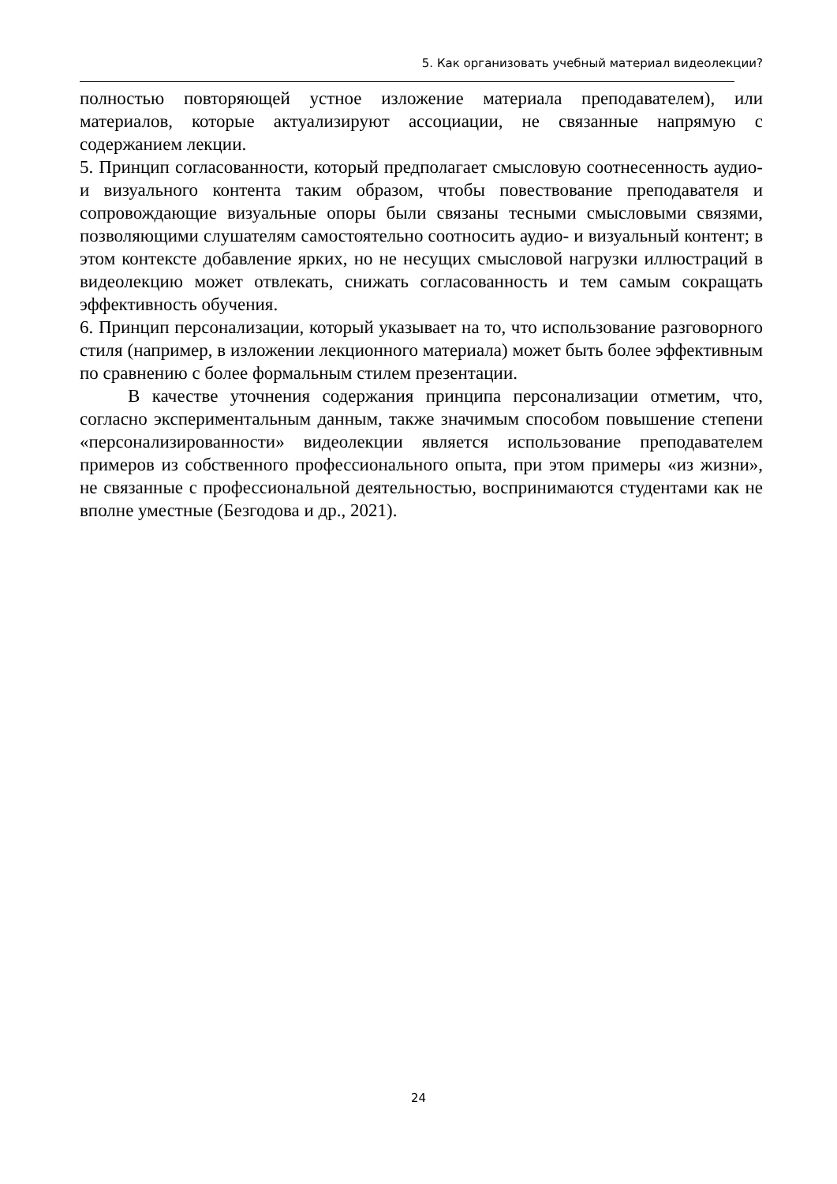5. Как организовать учебный материал видеолекции?
полностью повторяющей устное изложение материала преподавателем), или материалов, которые актуализируют ассоциации, не связанные напрямую с содержанием лекции.
5. Принцип согласованности, который предполагает смысловую соотнесенность аудио- и визуального контента таким образом, чтобы повествование преподавателя и сопровождающие визуальные опоры были связаны тесными смысловыми связями, позволяющими слушателям самостоятельно соотносить аудио- и визуальный контент; в этом контексте добавление ярких, но не несущих смысловой нагрузки иллюстраций в видеолекцию может отвлекать, снижать согласованность и тем самым сокращать эффективность обучения.
6. Принцип персонализации, который указывает на то, что использование разговорного стиля (например, в изложении лекционного материала) может быть более эффективным по сравнению с более формальным стилем презентации.
В качестве уточнения содержания принципа персонализации отметим, что, согласно экспериментальным данным, также значимым способом повышение степени «персонализированности» видеолекции является использование преподавателем примеров из собственного профессионального опыта, при этом примеры «из жизни», не связанные с профессиональной деятельностью, воспринимаются студентами как не вполне уместные (Безгодова и др., 2021).
24